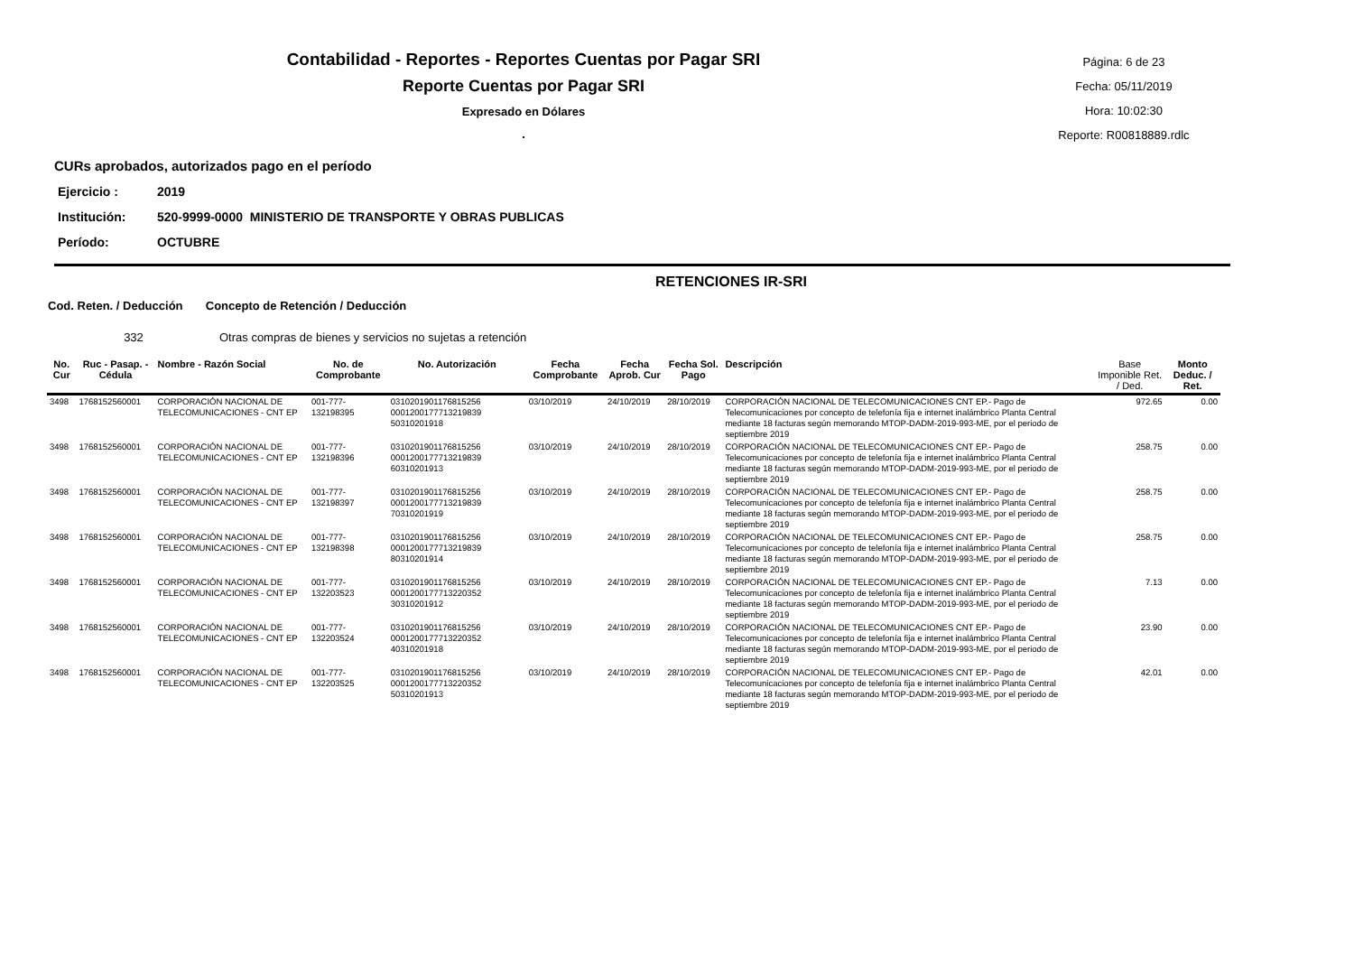Contabilidad - Reportes - Reportes Cuentas por Pagar SRI
Reporte Cuentas por Pagar SRI
Expresado en Dólares
.
Página: 6 de 23
Fecha: 05/11/2019
Hora: 10:02:30
Reporte: R00818889.rdlc
CURs aprobados, autorizados pago en el período
Ejercicio : 2019
Institución: 520-9999-0000 MINISTERIO DE TRANSPORTE Y OBRAS PUBLICAS
Período: OCTUBRE
RETENCIONES IR-SRI
Cod. Reten. / Deducción Concepto de Retención / Deducción
332 Otras compras de bienes y servicios no sujetas a retención
| No. Cur | Ruc - Pasap. - Cédula | Nombre - Razón Social | No. de Comprobante | No. Autorización | Fecha Comprobante | Fecha Aprob. Cur | Fecha Sol. Pago | Descripción | Base Imponible Ret. / Ded. | Monto Deduc. / Ret. |
| --- | --- | --- | --- | --- | --- | --- | --- | --- | --- | --- |
| 3498 | 1768152560001 | CORPORACIÓN NACIONAL DE TELECOMUNICACIONES - CNT EP | 001-777-132198395 | 0310201901176815256 0001200177713219839 50310201918 | 03/10/2019 | 24/10/2019 | 28/10/2019 | CORPORACIÓN NACIONAL DE TELECOMUNICACIONES CNT EP.- Pago de Telecomunicaciones por concepto de telefonía fija e internet inalámbrico Planta Central mediante 18 facturas según memorando MTOP-DADM-2019-993-ME, por el periodo de septiembre 2019 | 972.65 | 0.00 |
| 3498 | 1768152560001 | CORPORACIÓN NACIONAL DE TELECOMUNICACIONES - CNT EP | 001-777-132198396 | 0310201901176815256 0001200177713219839 60310201913 | 03/10/2019 | 24/10/2019 | 28/10/2019 | CORPORACIÓN NACIONAL DE TELECOMUNICACIONES CNT EP.- Pago de Telecomunicaciones por concepto de telefonía fija e internet inalámbrico Planta Central mediante 18 facturas según memorando MTOP-DADM-2019-993-ME, por el periodo de septiembre 2019 | 258.75 | 0.00 |
| 3498 | 1768152560001 | CORPORACIÓN NACIONAL DE TELECOMUNICACIONES - CNT EP | 001-777-132198397 | 0310201901176815256 0001200177713219839 70310201919 | 03/10/2019 | 24/10/2019 | 28/10/2019 | CORPORACIÓN NACIONAL DE TELECOMUNICACIONES CNT EP.- Pago de Telecomunicaciones por concepto de telefonía fija e internet inalámbrico Planta Central mediante 18 facturas según memorando MTOP-DADM-2019-993-ME, por el periodo de septiembre 2019 | 258.75 | 0.00 |
| 3498 | 1768152560001 | CORPORACIÓN NACIONAL DE TELECOMUNICACIONES - CNT EP | 001-777-132198398 | 0310201901176815256 0001200177713219839 80310201914 | 03/10/2019 | 24/10/2019 | 28/10/2019 | CORPORACIÓN NACIONAL DE TELECOMUNICACIONES CNT EP.- Pago de Telecomunicaciones por concepto de telefonía fija e internet inalámbrico Planta Central mediante 18 facturas según memorando MTOP-DADM-2019-993-ME, por el periodo de septiembre 2019 | 258.75 | 0.00 |
| 3498 | 1768152560001 | CORPORACIÓN NACIONAL DE TELECOMUNICACIONES - CNT EP | 001-777-132203523 | 0310201901176815256 0001200177713220352 30310201912 | 03/10/2019 | 24/10/2019 | 28/10/2019 | CORPORACIÓN NACIONAL DE TELECOMUNICACIONES CNT EP.- Pago de Telecomunicaciones por concepto de telefonía fija e internet inalámbrico Planta Central mediante 18 facturas según memorando MTOP-DADM-2019-993-ME, por el periodo de septiembre 2019 | 7.13 | 0.00 |
| 3498 | 1768152560001 | CORPORACIÓN NACIONAL DE TELECOMUNICACIONES - CNT EP | 001-777-132203524 | 0310201901176815256 0001200177713220352 40310201918 | 03/10/2019 | 24/10/2019 | 28/10/2019 | CORPORACIÓN NACIONAL DE TELECOMUNICACIONES CNT EP.- Pago de Telecomunicaciones por concepto de telefonía fija e internet inalámbrico Planta Central mediante 18 facturas según memorando MTOP-DADM-2019-993-ME, por el periodo de septiembre 2019 | 23.90 | 0.00 |
| 3498 | 1768152560001 | CORPORACIÓN NACIONAL DE TELECOMUNICACIONES - CNT EP | 001-777-132203525 | 0310201901176815256 0001200177713220352 50310201913 | 03/10/2019 | 24/10/2019 | 28/10/2019 | CORPORACIÓN NACIONAL DE TELECOMUNICACIONES CNT EP.- Pago de Telecomunicaciones por concepto de telefonía fija e internet inalámbrico Planta Central mediante 18 facturas según memorando MTOP-DADM-2019-993-ME, por el periodo de septiembre 2019 | 42.01 | 0.00 |